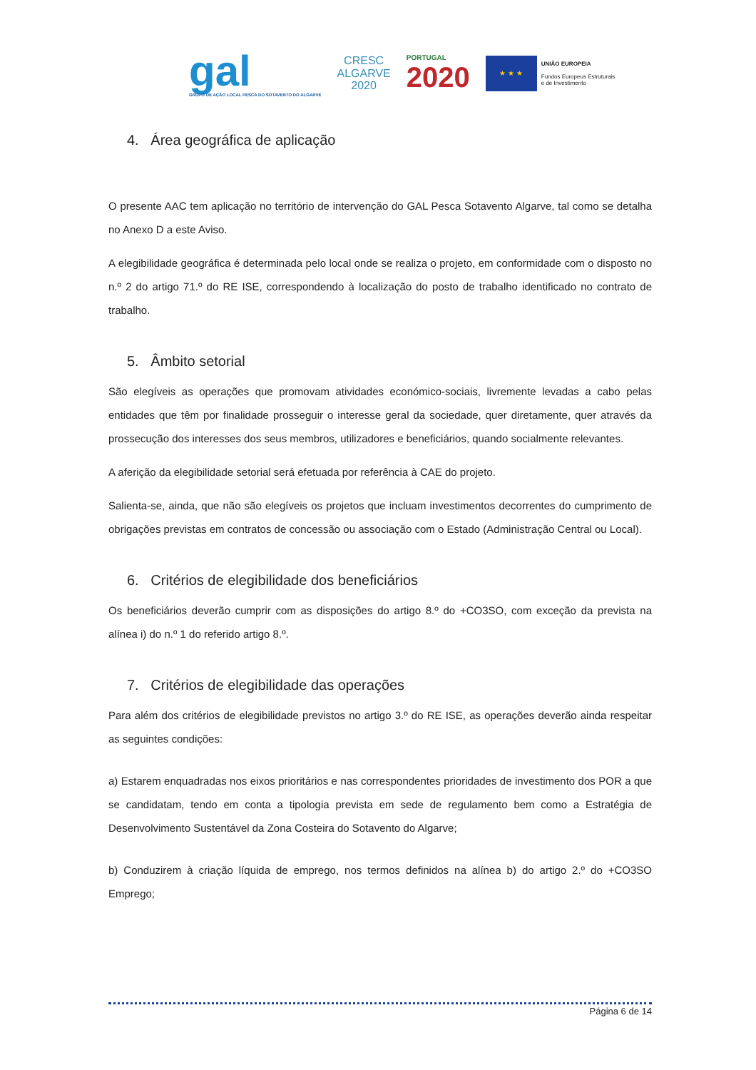gal
GRUPO DE AÇÃO LOCAL PESCA DO SOTAVENTO DO ALGARVE
CRESC
ALGARVE
2020
PORTUGAL
2020
★ ★ ★
UNIÃO EUROPEIA
Fundos Europeus Estruturais
e de Investimento
4. Área geográfica de aplicação
O presente AAC tem aplicação no território de intervenção do GAL Pesca Sotavento Algarve, tal como se detalha no Anexo D a este Aviso.
A elegibilidade geográfica é determinada pelo local onde se realiza o projeto, em conformidade com o disposto no n.º 2 do artigo 71.º do RE ISE, correspondendo à localização do posto de trabalho identificado no contrato de trabalho.
5. Âmbito setorial
São elegíveis as operações que promovam atividades económico-sociais, livremente levadas a cabo pelas entidades que têm por finalidade prosseguir o interesse geral da sociedade, quer diretamente, quer através da prossecução dos interesses dos seus membros, utilizadores e beneficiários, quando socialmente relevantes.
A aferição da elegibilidade setorial será efetuada por referência à CAE do projeto.
Salienta-se, ainda, que não são elegíveis os projetos que incluam investimentos decorrentes do cumprimento de obrigações previstas em contratos de concessão ou associação com o Estado (Administração Central ou Local).
6. Critérios de elegibilidade dos beneficiários
Os beneficiários deverão cumprir com as disposições do artigo 8.º do +CO3SO, com exceção da prevista na alínea i) do n.º 1 do referido artigo 8.º.
7. Critérios de elegibilidade das operações
Para além dos critérios de elegibilidade previstos no artigo 3.º do RE ISE, as operações deverão ainda respeitar as seguintes condições:
a) Estarem enquadradas nos eixos prioritários e nas correspondentes prioridades de investimento dos POR a que se candidatam, tendo em conta a tipologia prevista em sede de regulamento bem como a Estratégia de Desenvolvimento Sustentável da Zona Costeira do Sotavento do Algarve;
b) Conduzirem à criação líquida de emprego, nos termos definidos na alínea b) do artigo 2.º do +CO3SO Emprego;
Página 6 de 14